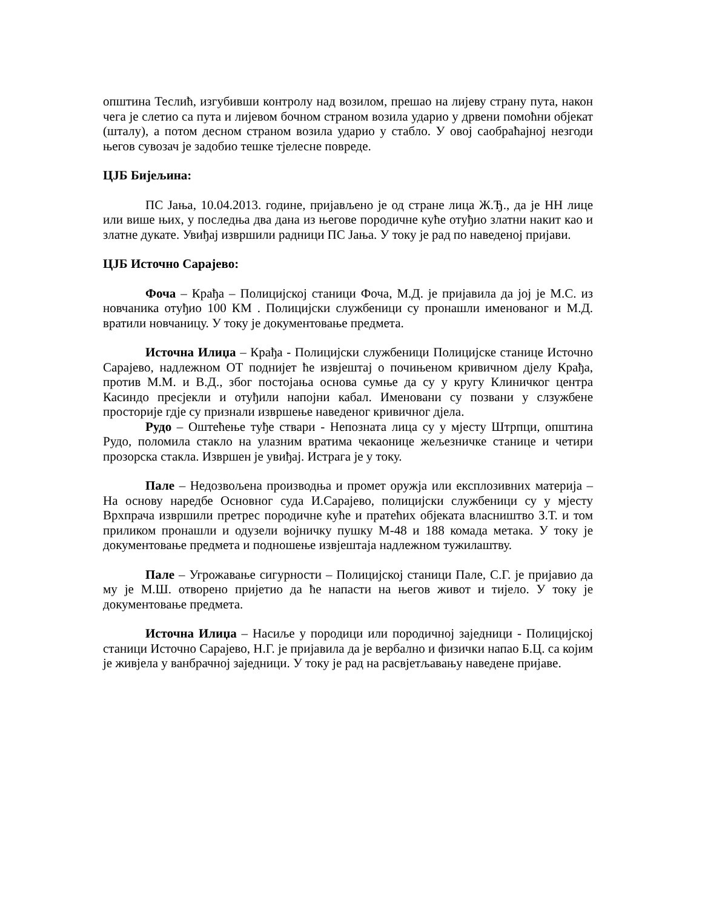општина Теслић, изгубивши контролу над возилом, прешао на лијеву страну пута, након чега је слетио са пута и лијевом бочном страном возила ударио у дрвени помоћни објекат (шталу), а потом десном страном возила ударио у стабло. У овој саобраћајној незгоди његов сувозач је задобио тешке тјелесне повреде.
ЦЈБ Бијељина:
ПС Јања, 10.04.2013. године, пријављено је од стране лица Ж.Ђ., да је НН лице или више њих, у последња два дана из његове породичне куће отуђио златни накит као и златне дукате. Увиђај извршили радници ПС Јања. У току је рад по наведеној пријави.
ЦЈБ Источно Сарајево:
Фоча – Крађа – Полицијској станици Фоча, М.Д. је пријавила да јој је М.С. из новчаника отуђио 100 КМ . Полицијски службеници су пронашли именованог и М.Д. вратили новчаницу. У току је документовање предмета.
Источна Илиџа – Крађа - Полицијски службеници Полицијске станице Источно Сарајево, надлежном ОТ поднијет ће извјештај о почињеном кривичном дјелу Крађа, против М.М. и В.Д., због постојања основа сумње да су у кругу Клиничког центра Касиндо пресјекли и отуђили напојни кабал. Именовани су позвани у слзужбене просторије гдје су признали извршење наведеног кривичног дјела.
Рудо – Оштећење туђе ствари - Непозната лица су у мјесту Штрпци, општина Рудо, поломила стакло на улазним вратима чекаонице жељезничке станице и четири прозорска стакла. Извршен је увиђај. Истрага је у току.
Пале – Недозвољена производња и промет оружја или експлозивних материја – На основу наредбе Основног суда И.Сарајево, полицијски службеници су у мјесту Врхпрача извршили претрес породичне куће и пратећих објеката власништво З.Т. и том приликом пронашли и одузели војничку пушку М-48 и 188 комада метака. У току је документовање предмета и подношење извјештаја надлежном тужилаштву.
Пале – Угрожавање сигурности – Полицијској станици Пале, С.Г. је пријавио да му је М.Ш. отворено пријетио да ће напасти на његов живот и тијело. У току је документовање предмета.
Источна Илиџа – Насиље у породици или породичној заједници - Полицијској станици Источно Сарајево, Н.Г. је пријавила да је вербално и физички напао Б.Ц. са којим је живјела у ванбрачној заједници. У току је рад на расвјетљавању наведене пријаве.